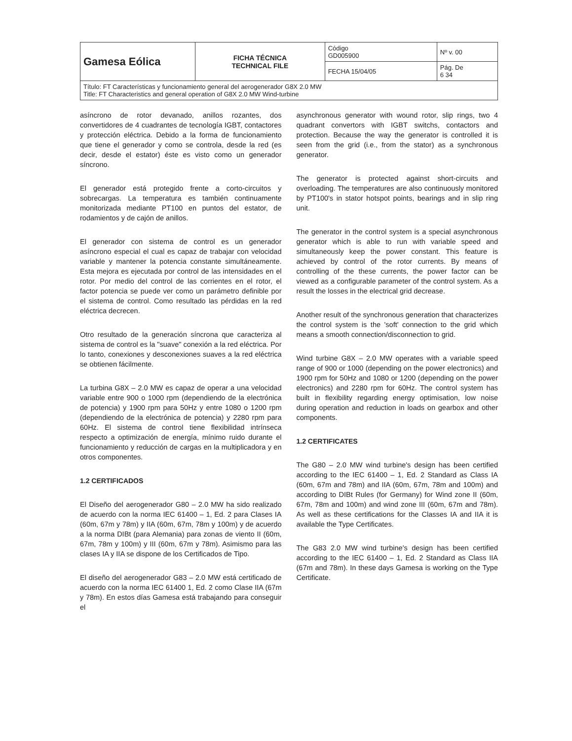| Gamesa Eólica | FICHA TÉCNICA TECHNICAL FILE | Código GD005900 | Nº v. 00 |
| | | FECHA 15/04/05 | Pág. De 6 34 |
| Título: FT Características y funcionamiento general del aerogenerador G8X 2.0 MW Title: FT Characteristics and general operation of G8X 2.0 MW Wind-turbine | | | |
asíncrono de rotor devanado, anillos rozantes, dos convertidores de 4 cuadrantes de tecnología IGBT, contactores y protección eléctrica. Debido a la forma de funcionamiento que tiene el generador y como se controla, desde la red (es decir, desde el estator) éste es visto como un generador síncrono.
El generador está protegido frente a corto-circuitos y sobrecargas. La temperatura es también continuamente monitorizada mediante PT100 en puntos del estator, de rodamientos y de cajón de anillos.
El generador con sistema de control es un generador asíncrono especial el cual es capaz de trabajar con velocidad variable y mantener la potencia constante simultáneamente. Esta mejora es ejecutada por control de las intensidades en el rotor. Por medio del control de las corrientes en el rotor, el factor potencia se puede ver como un parámetro definible por el sistema de control. Como resultado las pérdidas en la red eléctrica decrecen.
Otro resultado de la generación síncrona que caracteriza al sistema de control es la "suave" conexión a la red eléctrica. Por lo tanto, conexiones y desconexiones suaves a la red eléctrica se obtienen fácilmente.
La turbina G8X – 2.0 MW es capaz de operar a una velocidad variable entre 900 o 1000 rpm (dependiendo de la electrónica de potencia) y 1900 rpm para 50Hz y entre 1080 o 1200 rpm (dependiendo de la electrónica de potencia) y 2280 rpm para 60Hz. El sistema de control tiene flexibilidad intrínseca respecto a optimización de energía, mínimo ruido durante el funcionamiento y reducción de cargas en la multiplicadora y en otros componentes.
1.2 CERTIFICADOS
El Diseño del aerogenerador G80 – 2.0 MW ha sido realizado de acuerdo con la norma IEC 61400 – 1, Ed. 2 para Clases IA (60m, 67m y 78m) y IIA (60m, 67m, 78m y 100m) y de acuerdo a la norma DIBt (para Alemania) para zonas de viento II (60m, 67m, 78m y 100m) y III (60m, 67m y 78m). Asimismo para las clases IA y IIA se dispone de los Certificados de Tipo.
El diseño del aerogenerador G83 – 2.0 MW está certificado de acuerdo con la norma IEC 61400 1, Ed. 2 como Clase IIA (67m y 78m). En estos días Gamesa está trabajando para conseguir el
asynchronous generator with wound rotor, slip rings, two 4 quadrant convertors with IGBT switchs, contactors and protection. Because the way the generator is controlled it is seen from the grid (i.e., from the stator) as a synchronous generator.
The generator is protected against short-circuits and overloading. The temperatures are also continuously monitored by PT100's in stator hotspot points, bearings and in slip ring unit.
The generator in the control system is a special asynchronous generator which is able to run with variable speed and simultaneously keep the power constant. This feature is achieved by control of the rotor currents. By means of controlling of the these currents, the power factor can be viewed as a configurable parameter of the control system. As a result the losses in the electrical grid decrease.
Another result of the synchronous generation that characterizes the control system is the 'soft' connection to the grid which means a smooth connection/disconnection to grid.
Wind turbine G8X – 2.0 MW operates with a variable speed range of 900 or 1000 (depending on the power electronics) and 1900 rpm for 50Hz and 1080 or 1200 (depending on the power electronics) and 2280 rpm for 60Hz. The control system has built in flexibility regarding energy optimisation, low noise during operation and reduction in loads on gearbox and other components.
1.2 CERTIFICATES
The G80 – 2.0 MW wind turbine's design has been certified according to the IEC 61400 – 1, Ed. 2 Standard as Class IA (60m, 67m and 78m) and IIA (60m, 67m, 78m and 100m) and according to DIBt Rules (for Germany) for Wind zone II (60m, 67m, 78m and 100m) and wind zone III (60m, 67m and 78m). As well as these certifications for the Classes IA and IIA it is available the Type Certificates.
The G83 2.0 MW wind turbine's design has been certified according to the IEC 61400 – 1, Ed. 2 Standard as Class IIA (67m and 78m). In these days Gamesa is working on the Type Certificate.